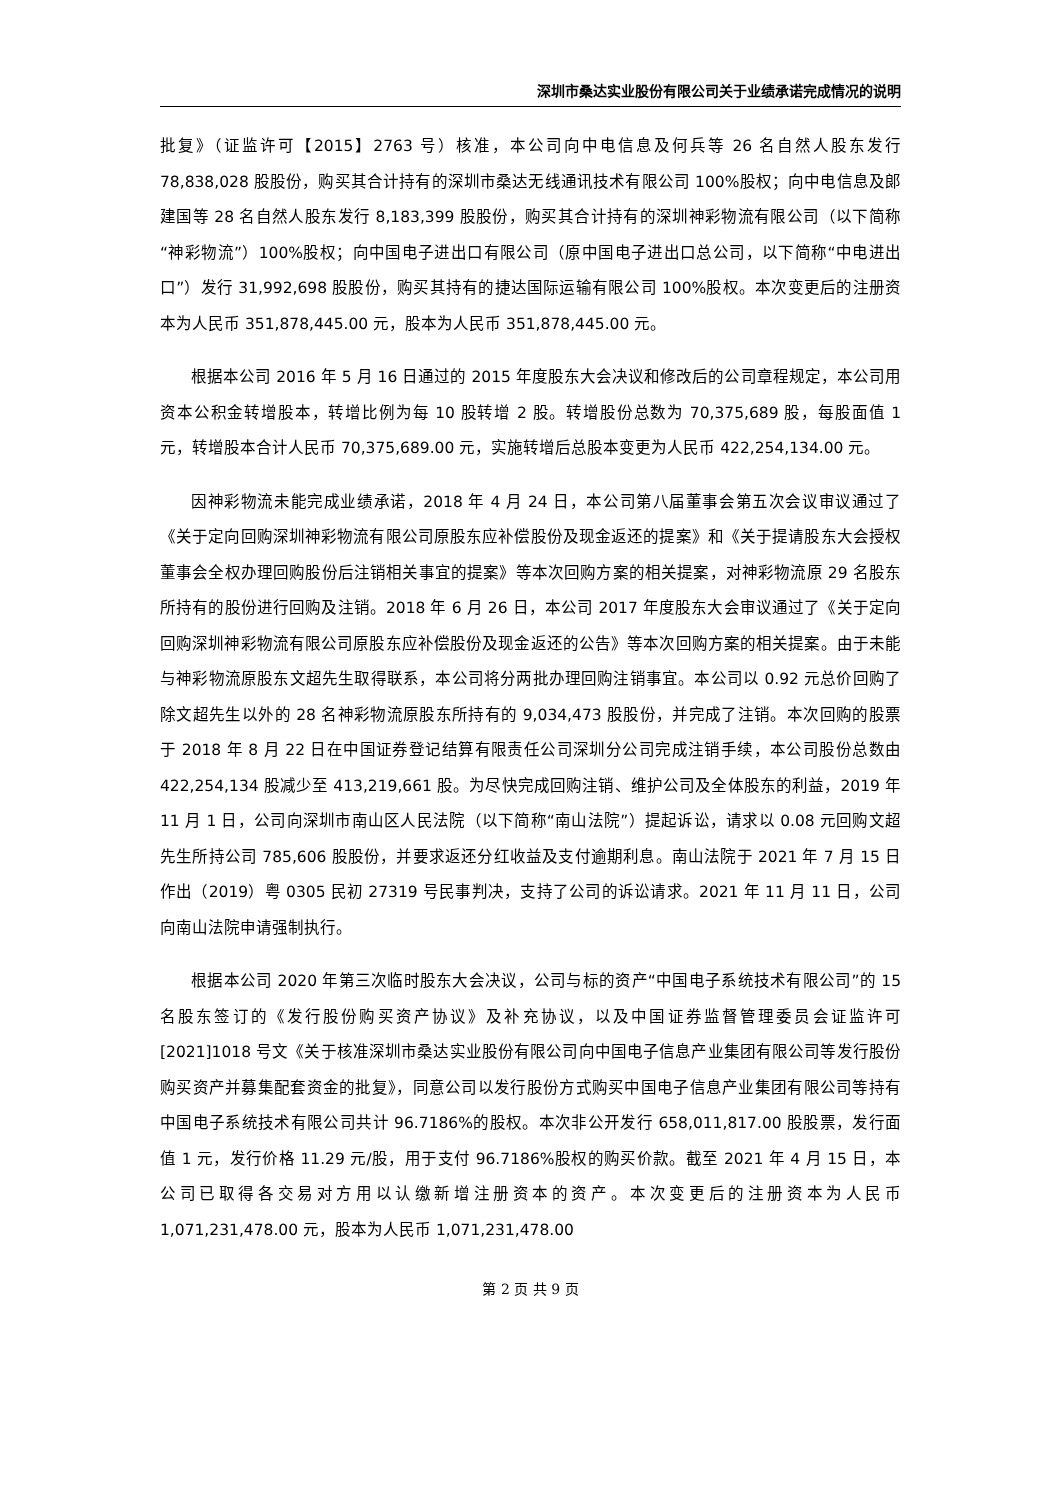深圳市桑达实业股份有限公司关于业绩承诺完成情况的说明
批复》（证监许可【2015】2763 号）核准，本公司向中电信息及何兵等 26 名自然人股东发行 78,838,028 股股份，购买其合计持有的深圳市桑达无线通讯技术有限公司 100%股权；向中电信息及郎建国等 28 名自然人股东发行 8,183,399 股股份，购买其合计持有的深圳神彩物流有限公司（以下简称“神彩物流”）100%股权；向中国电子进出口有限公司（原中国电子进出口总公司，以下简称“中电进出口”）发行 31,992,698 股股份，购买其持有的捷达国际运输有限公司 100%股权。本次变更后的注册资本为人民币 351,878,445.00 元，股本为人民币 351,878,445.00 元。
根据本公司 2016 年 5 月 16 日通过的 2015 年度股东大会决议和修改后的公司章程规定，本公司用资本公积金转增股本，转增比例为每 10 股转增 2 股。转增股份总数为 70,375,689 股，每股面值 1 元，转增股本合计人民币 70,375,689.00 元，实施转增后总股本变更为人民币 422,254,134.00 元。
因神彩物流未能完成业绩承诺，2018 年 4 月 24 日，本公司第八届董事会第五次会议审议通过了《关于定向回购深圳神彩物流有限公司原股东应补偿股份及现金返还的提案》和《关于提请股东大会授权董事会全权办理回购股份后注销相关事宜的提案》等本次回购方案的相关提案，对神彩物流原 29 名股东所持有的股份进行回购及注销。2018 年 6 月 26 日，本公司 2017 年度股东大会审议通过了《关于定向回购深圳神彩物流有限公司原股东应补偿股份及现金返还的公告》等本次回购方案的相关提案。由于未能与神彩物流原股东文超先生取得联系，本公司将分两批办理回购注销事宜。本公司以 0.92 元总价回购了除文超先生以外的 28 名神彩物流原股东所持有的 9,034,473 股股份，并完成了注销。本次回购的股票于 2018 年 8 月 22 日在中国证券登记结算有限责任公司深圳分公司完成注销手续，本公司股份总数由 422,254,134 股减少至 413,219,661 股。为尽快完成回购注销、维护公司及全体股东的利益，2019 年 11 月 1 日，公司向深圳市南山区人民法院（以下简称“南山法院”）提起诉讼，请求以 0.08 元回购文超先生所持公司 785,606 股股份，并要求返还分红收益及支付逾期利息。南山法院于 2021 年 7 月 15 日作出（2019）粤 0305 民初 27319 号民事判决，支持了公司的诉讼请求。2021 年 11 月 11 日，公司向南山法院申请强制执行。
根据本公司 2020 年第三次临时股东大会决议，公司与标的资产“中国电子系统技术有限公司”的 15 名股东签订的《发行股份购买资产协议》及补充协议，以及中国证券监督管理委员会证监许可[2021]1018 号文《关于核准深圳市桑达实业股份有限公司向中国电子信息产业集团有限公司等发行股份购买资产并募集配套资金的批复》，同意公司以发行股份方式购买中国电子信息产业集团有限公司等持有中国电子系统技术有限公司共计 96.7186%的股权。本次非公开发行 658,011,817.00 股股票，发行面值 1 元，发行价格 11.29 元/股，用于支付 96.7186%股权的购买价款。截至 2021 年 4 月 15 日，本公司已取得各交易对方用以认缴新增注册资本的资产。本次变更后的注册资本为人民币 1,071,231,478.00 元，股本为人民币 1,071,231,478.00
第 2 页 共 9 页